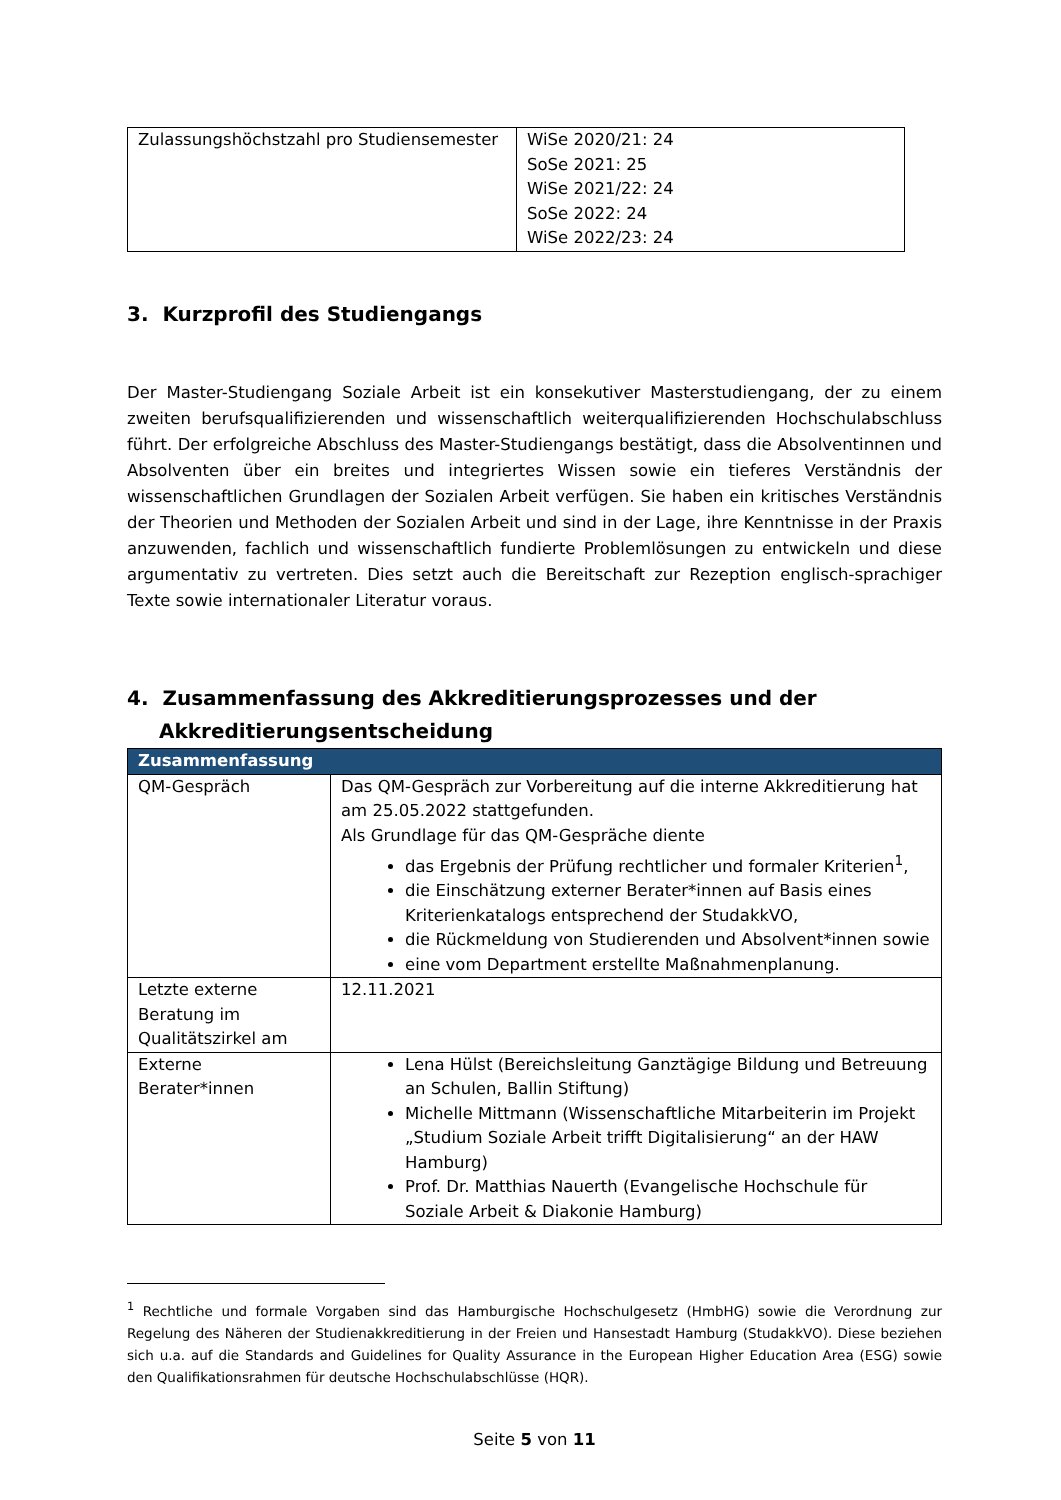| Zulassungshöchstzahl pro Studiensemester | WiSe 2020/21: 24 SoSe 2021: 25 WiSe 2021/22: 24 SoSe 2022: 24 WiSe 2022/23: 24 |
3. Kurzprofil des Studiengangs
Der Master-Studiengang Soziale Arbeit ist ein konsekutiver Masterstudiengang, der zu einem zweiten berufsqualifizierenden und wissenschaftlich weiterqualifizierenden Hochschulabschluss führt. Der erfolgreiche Abschluss des Master-Studiengangs bestätigt, dass die Absolventinnen und Absolventen über ein breites und integriertes Wissen sowie ein tieferes Verständnis der wissenschaftlichen Grundlagen der Sozialen Arbeit verfügen. Sie haben ein kritisches Verständnis der Theorien und Methoden der Sozialen Arbeit und sind in der Lage, ihre Kenntnisse in der Praxis anzuwenden, fachlich und wissenschaftlich fundierte Problemlösungen zu entwickeln und diese argumentativ zu vertreten. Dies setzt auch die Bereitschaft zur Rezeption englisch-sprachiger Texte sowie internationaler Literatur voraus.
4. Zusammenfassung des Akkreditierungsprozesses und der Akkreditierungsentscheidung
| Zusammenfassung | |
| QM-Gespräch | Das QM-Gespräch zur Vorbereitung auf die interne Akkreditierung hat am 25.05.2022 stattgefunden. Als Grundlage für das QM-Gespräche diente das Ergebnis der Prüfung rechtlicher und formaler Kriterien<sup>1</sup>, die Einschätzung externer Berater*innen auf Basis eines Kriterienkatalogs entsprechend der StudakkVO, die Rückmeldung von Studierenden und Absolvent*innen sowie eine vom Department erstellte Maßnahmenplanung. |
| Letzte externe Beratung im Qualitätszirkel am | 12.11.2021 |
| Externe Berater*innen | Lena Hülst (Bereichsleitung Ganztägige Bildung und Betreuung an Schulen, Ballin Stiftung) Michelle Mittmann (Wissenschaftliche Mitarbeiterin im Projekt „Studium Soziale Arbeit trifft Digitalisierung“ an der HAW Hamburg) Prof. Dr. Matthias Nauerth (Evangelische Hochschule für Soziale Arbeit & Diakonie Hamburg) |
<sup>1</sup> Rechtliche und formale Vorgaben sind das Hamburgische Hochschulgesetz (HmbHG) sowie die Verordnung zur Regelung des Näheren der Studienakkreditierung in der Freien und Hansestadt Hamburg (StudakkVO). Diese beziehen sich u.a. auf die Standards and Guidelines for Quality Assurance in the European Higher Education Area (ESG) sowie den Qualifikationsrahmen für deutsche Hochschulabschlüsse (HQR).
Seite 5 von 11